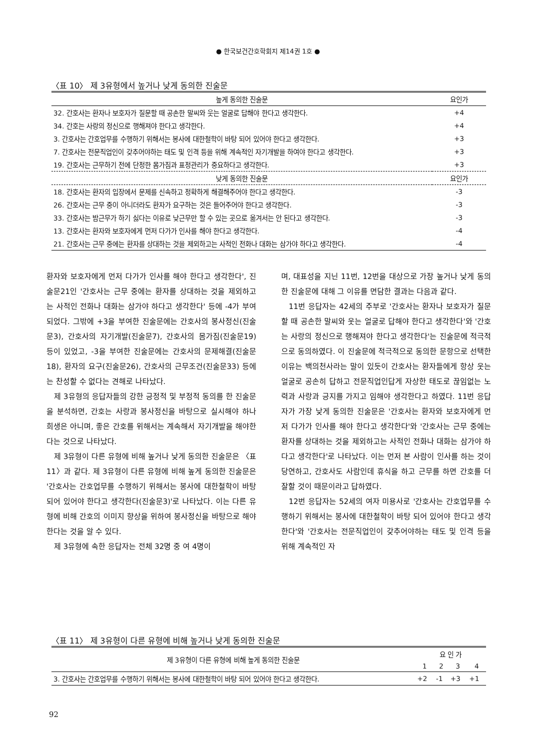● 한국보건간호학회지 제14권 1호 ●
〈표 10〉 제 3유형에서 높거나 낮게 동의한 진술문
| 높게 동의한 진술문 | 요인가 |
| --- | --- |
| 32. 간호사는 환자나 보호자가 질문할 때 공손한 말씨와 웃는 얼굴로 답해야 한다고 생각한다. | +4 |
| 34. 간호는 사랑의 정신으로 행해져야 한다고 생각한다. | +4 |
| 3. 간호사는 간호업무를 수행하기 위해서는 봉사에 대한철학이 바탕 되어 있어야 한다고 생각한다. | +3 |
| 7. 간호사는 전문직업인이 갖추어야하는 태도 및 인격 등을 위해 계속적인 자기개발을 하여야 한다고 생각한다. | +3 |
| 19. 간호사는 근무하기 전에 단정한 몸가짐과 표정관리가 중요하다고 생각한다. | +3 |
| 낮게 동의한 진술문 | 요인가 |
| 18. 간호사는 환자의 입장에서 문제를 신속하고 정확하게 해결해주어야 한다고 생각한다. | -3 |
| 26. 간호사는 근무 중이 아니더라도 환자가 요구하는 것은 들어주어야 한다고 생각한다. | -3 |
| 33. 간호사는 밤근무가 하기 싫다는 이유로 낮근무만 할 수 있는 곳으로 옮겨서는 안 된다고 생각한다. | -3 |
| 13. 간호사는 환자와 보호자에게 먼저 다가가 인사를 해야 한다고 생각한다. | -4 |
| 21. 간호사는 근무 중에는 환자를 상대하는 것을 제외하고는 사적인 전화나 대화는 삼가야 하다고 생각한다. | -4 |
환자와 보호자에게 먼저 다가가 인사를 해야 한다고 생각한다', 진술문21인 '간호사는 근무 중에는 환자를 상대하는 것을 제외하고는 사적인 전화나 대화는 삼가야 하다고 생각한다' 등에 -4가 부여되었다. 그밖에 +3을 부여한 진술문에는 간호사의 봉사정신(진술문3), 간호사의 자기개발(진술문7), 간호사의 몸가짐(진술문19) 등이 있었고, -3을 부여한 진술문에는 간호사의 문제해결(진술문18), 환자의 요구(진술문26), 간호사의 근무조건(진술문33) 등에는 찬성할 수 없다는 견해로 나타났다.
제 3유형의 응답자들의 강한 긍정적 및 부정적 동의를 한 진술문을 분석하면, 간호는 사랑과 봉사정신을 바탕으로 실시해야 하나 희생은 아니며, 좋은 간호를 위해서는 계속해서 자기개발을 해야한다는 것으로 나타났다.
제 3유형이 다른 유형에 비해 높거나 낮게 동의한 진술문은 〈표 11〉과 같다. 제 3유형이 다른 유형에 비해 높게 동의한 진술문은 '간호사는 간호업무를 수행하기 위해서는 봉사에 대한철학이 바탕 되어 있어야 한다고 생각한다(진술문3)'로 나타났다. 이는 다른 유형에 비해 간호의 이미지 향상을 위하여 봉사정신을 바탕으로 해야한다는 것을 알 수 있다.
제 3유형에 속한 응답자는 전체 32명 중 여 4명이
며, 대표성을 지닌 11번, 12번을 대상으로 가장 높거나 낮게 동의한 진술문에 대해 그 이유를 면담한 결과는 다음과 같다.
11번 응답자는 42세의 주부로 '간호사는 환자나 보호자가 질문할 때 공손한 말씨와 웃는 얼굴로 답해야 한다고 생각한다'와 '간호는 사랑의 정신으로 행해져야 한다고 생각한다'는 진술문에 적극적으로 동의하였다. 이 진술문에 적극적으로 동의한 문항으로 선택한 이유는 백의천사라는 말이 있듯이 간호사는 환자들에게 항상 웃는 얼굴로 공손히 답하고 전문직업인답게 자상한 태도로 끊임없는 노력과 사랑과 긍지를 가지고 임해야 생각한다고 하였다. 11번 응답자가 가장 낮게 동의한 진술문은 '간호사는 환자와 보호자에게 먼저 다가가 인사를 해야 한다고 생각한다'와 '간호사는 근무 중에는 환자를 상대하는 것을 제외하고는 사적인 전화나 대화는 삼가야 하다고 생각한다'로 나타났다. 이는 먼저 본 사람이 인사를 하는 것이 당연하고, 간호사도 사람인데 휴식을 하고 근무를 하면 간호를 더 잘할 것이 때문이라고 답하였다.
12번 응답자는 52세의 여자 미용사로 '간호사는 간호업무를 수행하기 위해서는 봉사에 대한철학이 바탕 되어 있어야 한다고 생각한다'와 '간호사는 전문직업인이 갖추어야하는 태도 및 인격 등을 위해 계속적인 자
〈표 11〉 제 3유형이 다른 유형에 비해 높거나 낮게 동의한 진술문
| 제 3유형이 다른 유형에 비해 높게 동의한 진술문 | 요 인 가 | | | |
| --- | --- | --- | --- | --- |
| | 1 | 2 | 3 | 4 |
| 3. 간호사는 간호업무를 수행하기 위해서는 봉사에 대한철학이 바탕 되어 있어야 한다고 생각한다. | +2 | -1 | +3 | +1 |
92